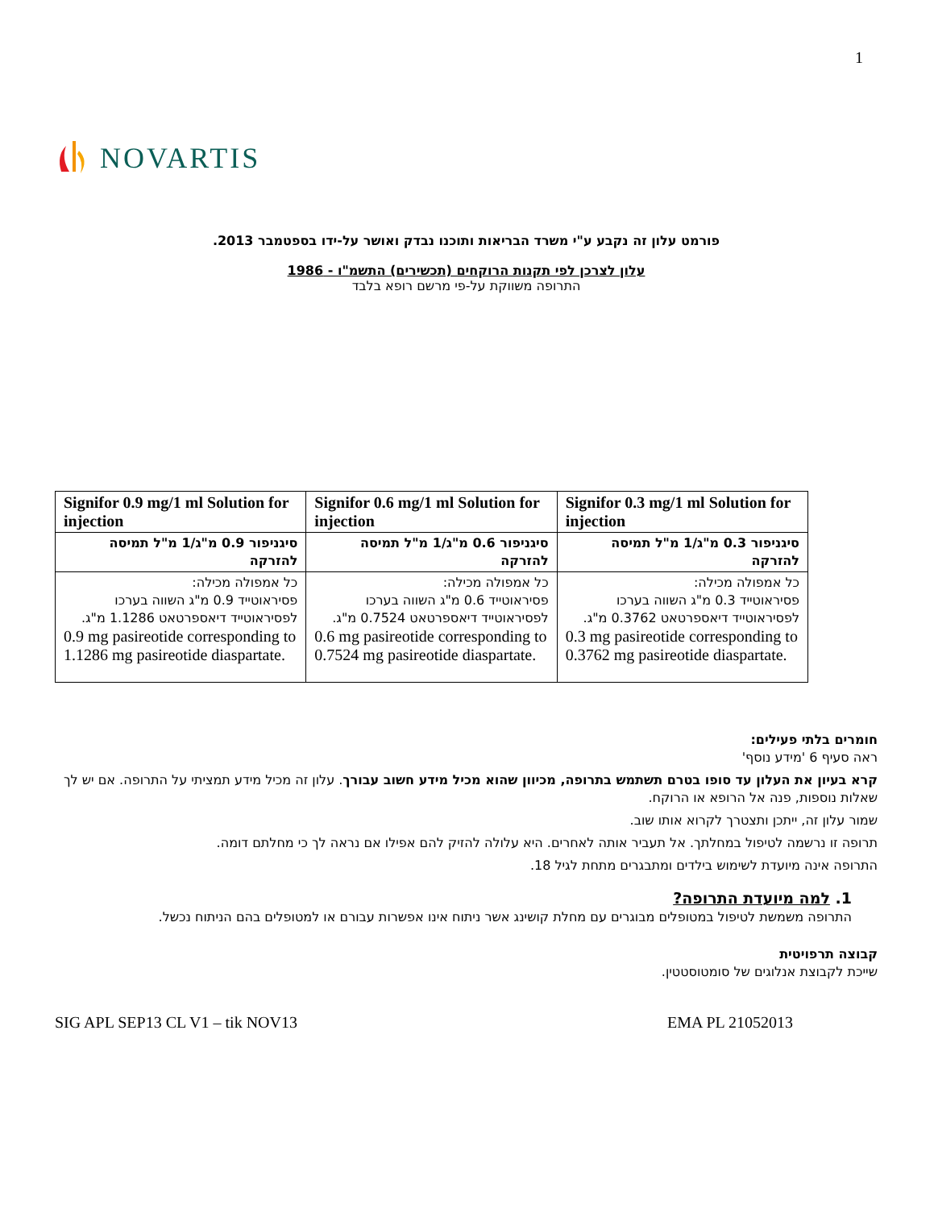1
NOVARTIS
פורמט עלון זה נקבע ע"י משרד הבריאות ותוכנו נבדק ואושר על-ידו בספטמבר 2013.
עלון לצרכן לפי תקנות הרוקחים (תכשירים) התשמ"ו - 1986
התרופה משווקת על-פי מרשם רופא בלבד
| Signifor 0.9 mg/1 ml Solution for injection | Signifor 0.6 mg/1 ml Solution for injection | Signifor 0.3 mg/1 ml Solution for injection |
| סיגניפור 0.9 מ"ג/1 מ"ל תמיסה להזרקה | סיגניפור 0.6 מ"ג/1 מ"ל תמיסה להזרקה | סיגניפור 0.3 מ"ג/1 מ"ל תמיסה להזרקה |
| כל אמפולה מכילה: פסיראוטייד 0.9 מ"ג השווה בערכו לפסיראוטייד דיאספרטאט 1.1286 מ"ג. 0.9 mg pasireotide corresponding to 1.1286 mg pasireotide diaspartate. | כל אמפולה מכילה: פסיראוטייד 0.6 מ"ג השווה בערכו לפסיראוטייד דיאספרטאט 0.7524 מ"ג. 0.6 mg pasireotide corresponding to 0.7524 mg pasireotide diaspartate. | כל אמפולה מכילה: פסיראוטייד 0.3 מ"ג השווה בערכו לפסיראוטייד דיאספרטאט 0.3762 מ"ג. 0.3 mg pasireotide corresponding to 0.3762 mg pasireotide diaspartate. |
חומרים בלתי פעילים:
ראה סעיף 6 'מידע נוסף'
קרא בעיון את העלון עד סופו בטרם תשתמש בתרופה, מכיוון שהוא מכיל מידע חשוב עבורך. עלון זה מכיל מידע תמציתי על התרופה. אם יש לך שאלות נוספות, פנה אל הרופא או הרוקח.
שמור עלון זה, ייתכן ותצטרך לקרוא אותו שוב.
תרופה זו נרשמה לטיפול במחלתך. אל תעביר אותה לאחרים. היא עלולה להזיק להם אפילו אם נראה לך כי מחלתם דומה.
התרופה אינה מיועדת לשימוש בילדים ומתבגרים מתחת לגיל 18.
1. למה מיועדת התרופה?
התרופה משמשת לטיפול במטופלים מבוגרים עם מחלת קושינג אשר ניתוח אינו אפשרות עבורם או למטופלים בהם הניתוח נכשל.
קבוצה תרפויטית
שייכת לקבוצת אנלוגים של סומטוסטטין.
SIG APL SEP13 CL V1 – tik NOV13 EMA PL 21052013